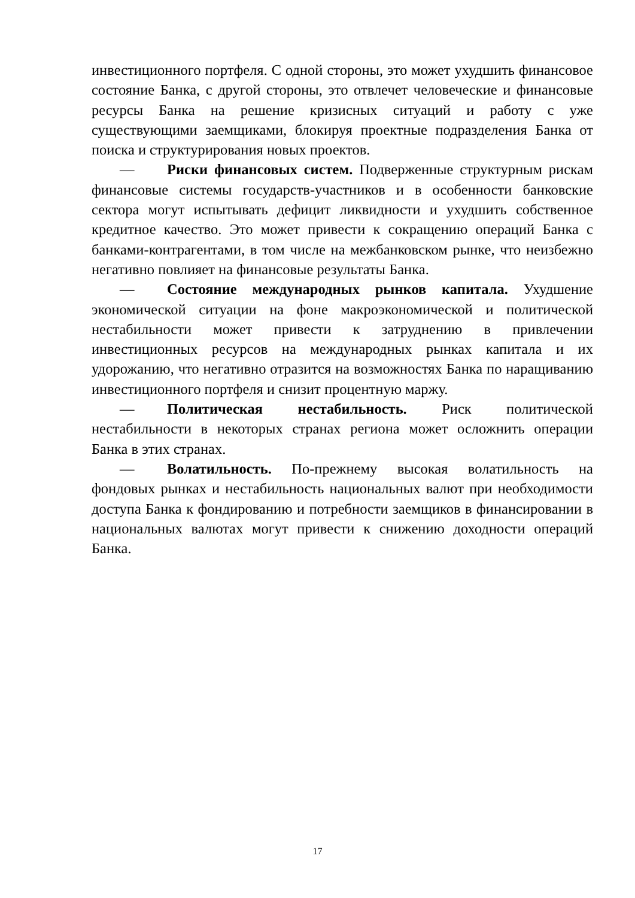инвестиционного портфеля. С одной стороны, это может ухудшить финансовое состояние Банка, с другой стороны, это отвлечет человеческие и финансовые ресурсы Банка на решение кризисных ситуаций и работу с уже существующими заемщиками, блокируя проектные подразделения Банка от поиска и структурирования новых проектов.
— Риски финансовых систем. Подверженные структурным рискам финансовые системы государств-участников и в особенности банковские сектора могут испытывать дефицит ликвидности и ухудшить собственное кредитное качество. Это может привести к сокращению операций Банка с банками-контрагентами, в том числе на межбанковском рынке, что неизбежно негативно повлияет на финансовые результаты Банка.
— Состояние международных рынков капитала. Ухудшение экономической ситуации на фоне макроэкономической и политической нестабильности может привести к затруднению в привлечении инвестиционных ресурсов на международных рынках капитала и их удорожанию, что негативно отразится на возможностях Банка по наращиванию инвестиционного портфеля и снизит процентную маржу.
— Политическая нестабильность. Риск политической нестабильности в некоторых странах региона может осложнить операции Банка в этих странах.
— Волатильность. По-прежнему высокая волатильность на фондовых рынках и нестабильность национальных валют при необходимости доступа Банка к фондированию и потребности заемщиков в финансировании в национальных валютах могут привести к снижению доходности операций Банка.
17